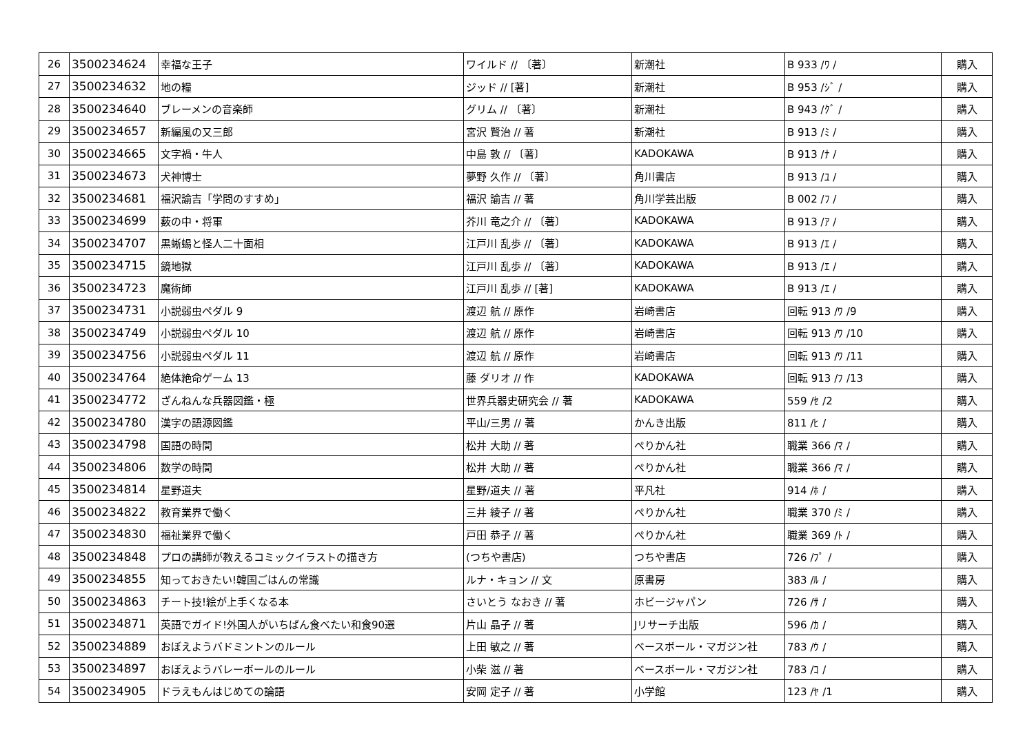| 26 | 3500234624 | 幸福な王子 | ワイルド // 〔著〕 | 新潮社 | B 933 /ﾜ / | 購入 |
| 27 | 3500234632 | 地の糧 | ジッド // [著] | 新潮社 | B 953 /ｼﾞ / | 購入 |
| 28 | 3500234640 | ブレーメンの音楽師 | グリム // 〔著〕 | 新潮社 | B 943 /ｸﾞ / | 購入 |
| 29 | 3500234657 | 新編風の又三郎 | 宮沢 賢治 // 著 | 新潮社 | B 913 /ﾐ / | 購入 |
| 30 | 3500234665 | 文字禍・牛人 | 中島 敦 // 〔著〕 | KADOKAWA | B 913 /ﾅ / | 購入 |
| 31 | 3500234673 | 犬神博士 | 夢野 久作 // 〔著〕 | 角川書店 | B 913 /ﾕ / | 購入 |
| 32 | 3500234681 | 福沢諭吉「学問のすすめ」 | 福沢 諭吉 // 著 | 角川学芸出版 | B 002 /ﾌ / | 購入 |
| 33 | 3500234699 | 薮の中・将軍 | 芥川 竜之介 // 〔著〕 | KADOKAWA | B 913 /ｱ / | 購入 |
| 34 | 3500234707 | 黒蜥蜴と怪人二十面相 | 江戸川 乱歩 // 〔著〕 | KADOKAWA | B 913 /ｴ / | 購入 |
| 35 | 3500234715 | 鏡地獄 | 江戸川 乱歩 // 〔著〕 | KADOKAWA | B 913 /ｴ / | 購入 |
| 36 | 3500234723 | 魔術師 | 江戸川 乱歩 // [著] | KADOKAWA | B 913 /ｴ / | 購入 |
| 37 | 3500234731 | 小説弱虫ペダル 9 | 渡辺 航 // 原作 | 岩崎書店 | 回転 913 /ﾜ /9 | 購入 |
| 38 | 3500234749 | 小説弱虫ペダル 10 | 渡辺 航 // 原作 | 岩崎書店 | 回転 913 /ﾜ /10 | 購入 |
| 39 | 3500234756 | 小説弱虫ペダル 11 | 渡辺 航 // 原作 | 岩崎書店 | 回転 913 /ﾜ /11 | 購入 |
| 40 | 3500234764 | 絶体絶命ゲーム 13 | 藤 ダリオ // 作 | KADOKAWA | 回転 913 /ﾌ /13 | 購入 |
| 41 | 3500234772 | ざんねんな兵器図鑑・極 | 世界兵器史研究会 // 著 | KADOKAWA | 559 /ｾ /2 | 購入 |
| 42 | 3500234780 | 漢字の語源図鑑 | 平山/三男 // 著 | かんき出版 | 811 /ﾋ / | 購入 |
| 43 | 3500234798 | 国語の時間 | 松井 大助 // 著 | ぺりかん社 | 職業 366 /ﾏ / | 購入 |
| 44 | 3500234806 | 数学の時間 | 松井 大助 // 著 | ぺりかん社 | 職業 366 /ﾏ / | 購入 |
| 45 | 3500234814 | 星野道夫 | 星野/道夫 // 著 | 平凡社 | 914 /ﾎ / | 購入 |
| 46 | 3500234822 | 教育業界で働く | 三井 綾子 // 著 | ぺりかん社 | 職業 370 /ﾐ / | 購入 |
| 47 | 3500234830 | 福祉業界で働く | 戸田 恭子 // 著 | ぺりかん社 | 職業 369 /ﾄ / | 購入 |
| 48 | 3500234848 | プロの講師が教えるコミックイラストの描き方 | (つちや書店) | つちや書店 | 726 /ﾌﾟ / | 購入 |
| 49 | 3500234855 | 知っておきたい!韓国ごはんの常識 | ルナ・キョン // 文 | 原書房 | 383 /ﾙ / | 購入 |
| 50 | 3500234863 | チート技!絵が上手くなる本 | さいとう なおき // 著 | ホビージャパン | 726 /ｻ / | 購入 |
| 51 | 3500234871 | 英語でガイド!外国人がいちばん食べたい和食90選 | 片山 晶子 // 著 | Jリサーチ出版 | 596 /ｶ / | 購入 |
| 52 | 3500234889 | おぼえようバドミントンのルール | 上田 敏之 // 著 | ベースボール・マガジン社 | 783 /ｳ / | 購入 |
| 53 | 3500234897 | おぼえようバレーボールのルール | 小柴 滋 // 著 | ベースボール・マガジン社 | 783 /ｺ / | 購入 |
| 54 | 3500234905 | ドラえもんはじめての論語 | 安岡 定子 // 著 | 小学館 | 123 /ﾔ /1 | 購入 |